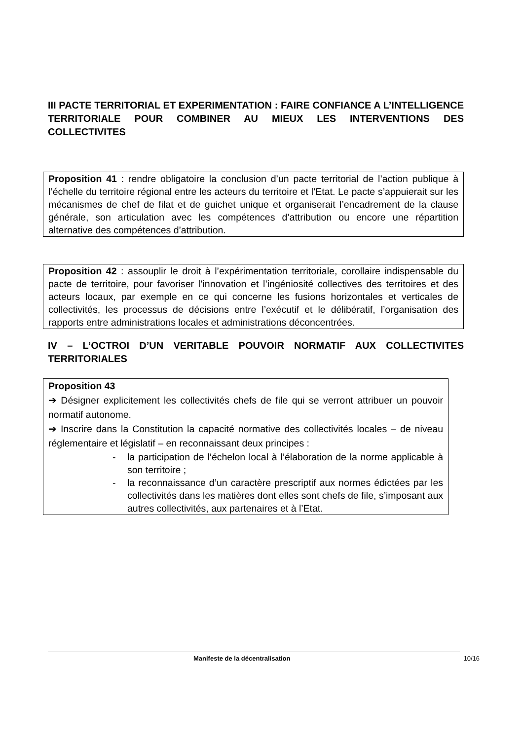III PACTE TERRITORIAL ET EXPERIMENTATION : FAIRE CONFIANCE A L’INTELLIGENCE TERRITORIALE POUR COMBINER AU MIEUX LES INTERVENTIONS DES COLLECTIVITES
Proposition 41 : rendre obligatoire la conclusion d’un pacte territorial de l’action publique à l’échelle du territoire régional entre les acteurs du territoire et l’Etat. Le pacte s’appuierait sur les mécanismes de chef de filat et de guichet unique et organiserait l’encadrement de la clause générale, son articulation avec les compétences d’attribution ou encore une répartition alternative des compétences d’attribution.
Proposition 42 : assouplir le droit à l’expérimentation territoriale, corollaire indispensable du pacte de territoire, pour favoriser l’innovation et l’ingéniosité collectives des territoires et des acteurs locaux, par exemple en ce qui concerne les fusions horizontales et verticales de collectivités, les processus de décisions entre l’exécutif et le délibératif, l’organisation des rapports entre administrations locales et administrations déconcentrées.
IV – L’OCTROI D’UN VERITABLE POUVOIR NORMATIF AUX COLLECTIVITES TERRITORIALES
Proposition 43
➔ Désigner explicitement les collectivités chefs de file qui se verront attribuer un pouvoir normatif autonome.
➔ Inscrire dans la Constitution la capacité normative des collectivités locales – de niveau réglementaire et législatif – en reconnaissant deux principes :
- la participation de l’échelon local à l’élaboration de la norme applicable à son territoire ;
- la reconnaissance d’un caractère prescriptif aux normes édictées par les collectivités dans les matières dont elles sont chefs de file, s’imposant aux autres collectivités, aux partenaires et à l’Etat.
Manifeste de la décentralisation 10/16